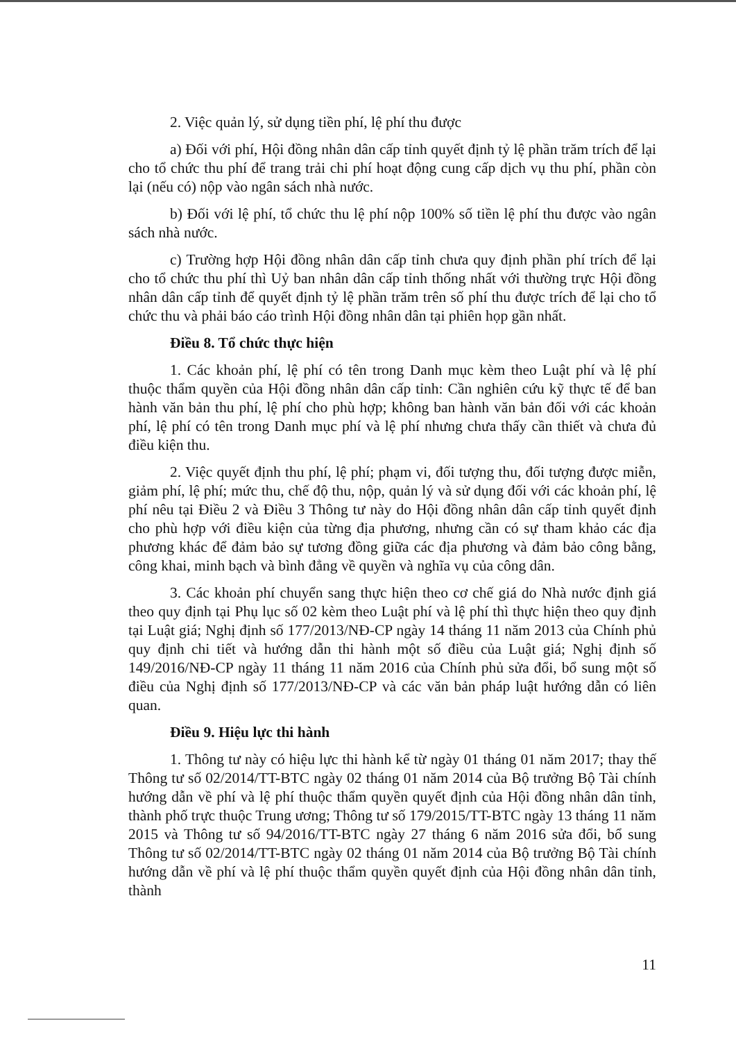2. Việc quản lý, sử dụng tiền phí, lệ phí thu được
a) Đối với phí, Hội đồng nhân dân cấp tỉnh quyết định tỷ lệ phần trăm trích để lại cho tổ chức thu phí để trang trải chi phí hoạt động cung cấp dịch vụ thu phí, phần còn lại (nếu có) nộp vào ngân sách nhà nước.
b) Đối với lệ phí, tổ chức thu lệ phí nộp 100% số tiền lệ phí thu được vào ngân sách nhà nước.
c) Trường hợp Hội đồng nhân dân cấp tỉnh chưa quy định phần phí trích để lại cho tổ chức thu phí thì Uỷ ban nhân dân cấp tỉnh thống nhất với thường trực Hội đồng nhân dân cấp tỉnh để quyết định tỷ lệ phần trăm trên số phí thu được trích để lại cho tổ chức thu và phải báo cáo trình Hội đồng nhân dân tại phiên họp gần nhất.
Điều 8. Tổ chức thực hiện
1. Các khoản phí, lệ phí có tên trong Danh mục kèm theo Luật phí và lệ phí thuộc thẩm quyền của Hội đồng nhân dân cấp tỉnh: Cần nghiên cứu kỹ thực tế để ban hành văn bản thu phí, lệ phí cho phù hợp; không ban hành văn bản đối với các khoản phí, lệ phí có tên trong Danh mục phí và lệ phí nhưng chưa thấy cần thiết và chưa đủ điều kiện thu.
2. Việc quyết định thu phí, lệ phí; phạm vi, đối tượng thu, đối tượng được miễn, giảm phí, lệ phí; mức thu, chế độ thu, nộp, quản lý và sử dụng đối với các khoản phí, lệ phí nêu tại Điều 2 và Điều 3 Thông tư này do Hội đồng nhân dân cấp tỉnh quyết định cho phù hợp với điều kiện của từng địa phương, nhưng cần có sự tham khảo các địa phương khác để đảm bảo sự tương đồng giữa các địa phương và đảm bảo công bằng, công khai, minh bạch và bình đẳng về quyền và nghĩa vụ của công dân.
3. Các khoản phí chuyển sang thực hiện theo cơ chế giá do Nhà nước định giá theo quy định tại Phụ lục số 02 kèm theo Luật phí và lệ phí thì thực hiện theo quy định tại Luật giá; Nghị định số 177/2013/NĐ-CP ngày 14 tháng 11 năm 2013 của Chính phủ quy định chi tiết và hướng dẫn thi hành một số điều của Luật giá; Nghị định số 149/2016/NĐ-CP ngày 11 tháng 11 năm 2016 của Chính phủ sửa đổi, bổ sung một số điều của Nghị định số 177/2013/NĐ-CP và các văn bản pháp luật hướng dẫn có liên quan.
Điều 9. Hiệu lực thi hành
1. Thông tư này có hiệu lực thi hành kể từ ngày 01 tháng 01 năm 2017; thay thế Thông tư số 02/2014/TT-BTC ngày 02 tháng 01 năm 2014 của Bộ trưởng Bộ Tài chính hướng dẫn về phí và lệ phí thuộc thẩm quyền quyết định của Hội đồng nhân dân tỉnh, thành phố trực thuộc Trung ương; Thông tư số 179/2015/TT-BTC ngày 13 tháng 11 năm 2015 và Thông tư số 94/2016/TT-BTC ngày 27 tháng 6 năm 2016 sửa đổi, bổ sung Thông tư số 02/2014/TT-BTC ngày 02 tháng 01 năm 2014 của Bộ trưởng Bộ Tài chính hướng dẫn về phí và lệ phí thuộc thẩm quyền quyết định của Hội đồng nhân dân tỉnh, thành
11